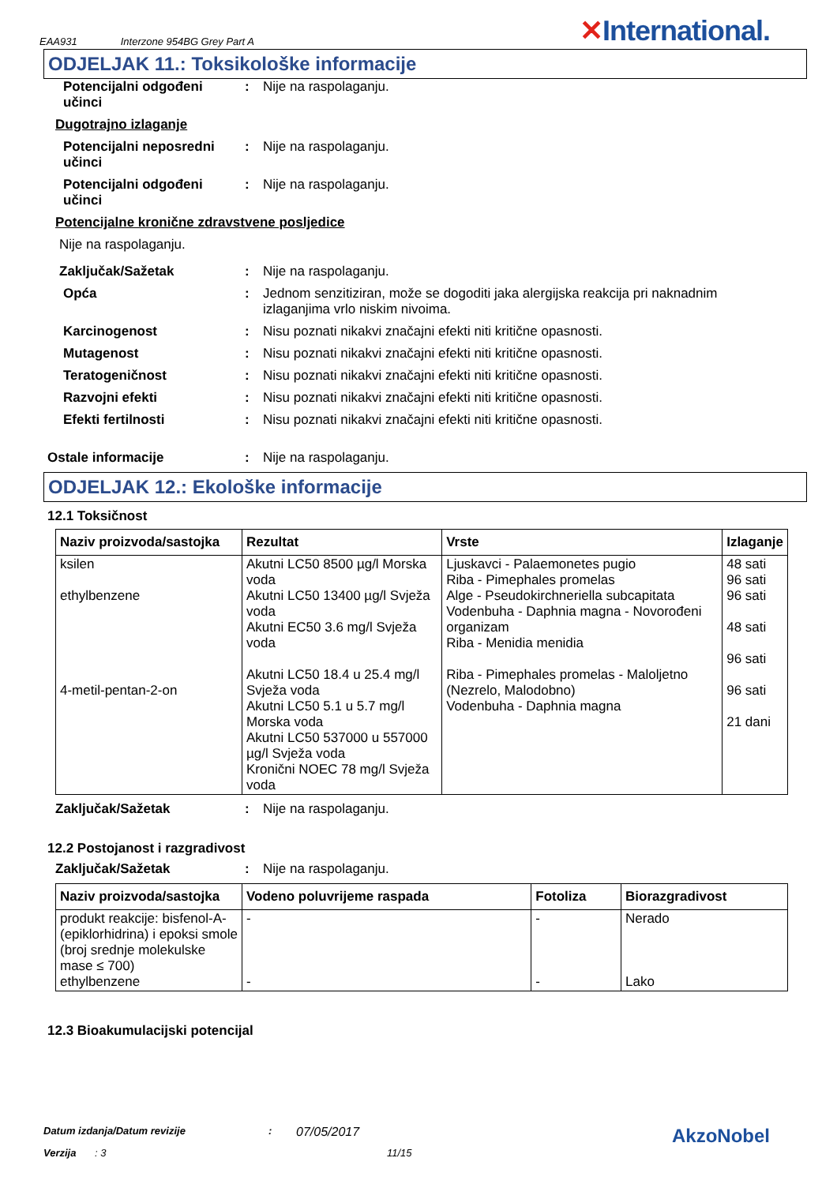EAA931 Interzone 954BG Grey Part A ✕International.
ODJELJAK 11.: Toksikološke informacije
Potencijalni odgođeni učinci: Nije na raspolaganju.
Dugotrajno izlaganje
Potencijalni neposredni učinci: Nije na raspolaganju.
Potencijalni odgođeni učinci: Nije na raspolaganju.
Potencijalne kronične zdravstvene posljedice
Nije na raspolaganju.
Zaključak/Sažetak: Nije na raspolaganju.
Opća: Jednom senzitiziran, može se dogoditi jaka alergijska reakcija pri naknadnim izlaganjima vrlo niskim nivoima.
Karcinogenost: Nisu poznati nikakvi značajni efekti niti kritične opasnosti.
Mutagenost: Nisu poznati nikakvi značajni efekti niti kritične opasnosti.
Teratogeničnost: Nisu poznati nikakvi značajni efekti niti kritične opasnosti.
Razvojni efekti: Nisu poznati nikakvi značajni efekti niti kritične opasnosti.
Efekti fertilnosti: Nisu poznati nikakvi značajni efekti niti kritične opasnosti.
Ostale informacije: Nije na raspolaganju.
ODJELJAK 12.: Ekološke informacije
12.1 Toksičnost
| Naziv proizvoda/sastojka | Rezultat | Vrste | Izlaganje |
| --- | --- | --- | --- |
| ksilen ethylbenzene 4-metil-pentan-2-on | Akutni LC50 8500 µg/l Morska voda Akutni LC50 13400 µg/l Svježa voda Akutni EC50 3.6 mg/l Svježa voda Akutni LC50 18.4 u 25.4 mg/l Svježa voda Akutni LC50 5.1 u 5.7 mg/l Morska voda Akutni LC50 537000 u 557000 µg/l Svježa voda Kronični NOEC 78 mg/l Svježa voda | Ljuskavci - Palaemonetes pugio Riba - Pimephales promelas Alge - Pseudokirchneriella subcapitata Vodenbuha - Daphnia magna - Novorođeni organizam Riba - Menidia menidia Riba - Pimephales promelas - Maloljetno (Nezrelo, Malodobno) Vodenbuha - Daphnia magna | 48 sati 96 sati 96 sati 48 sati 96 sati 96 sati 21 dani |
Zaključak/Sažetak: Nije na raspolaganju.
12.2 Postojanost i razgradivost
Zaključak/Sažetak: Nije na raspolaganju.
| Naziv proizvoda/sastojka | Vodeno poluvrijeme raspada | Fotoliza | Biorazgradivost |
| --- | --- | --- | --- |
| produkt reakcije: bisfenol-A-(epiklorhidrina) i epoksi smole (broj srednje molekulske mase ≤ 700) ethylbenzene | - - | - - | Nerado Lako |
12.3 Bioakumulacijski potencijal
Datum izdanja/Datum revizije: 07/05/2017 AkzoNobel
Verzija: 3 11/15